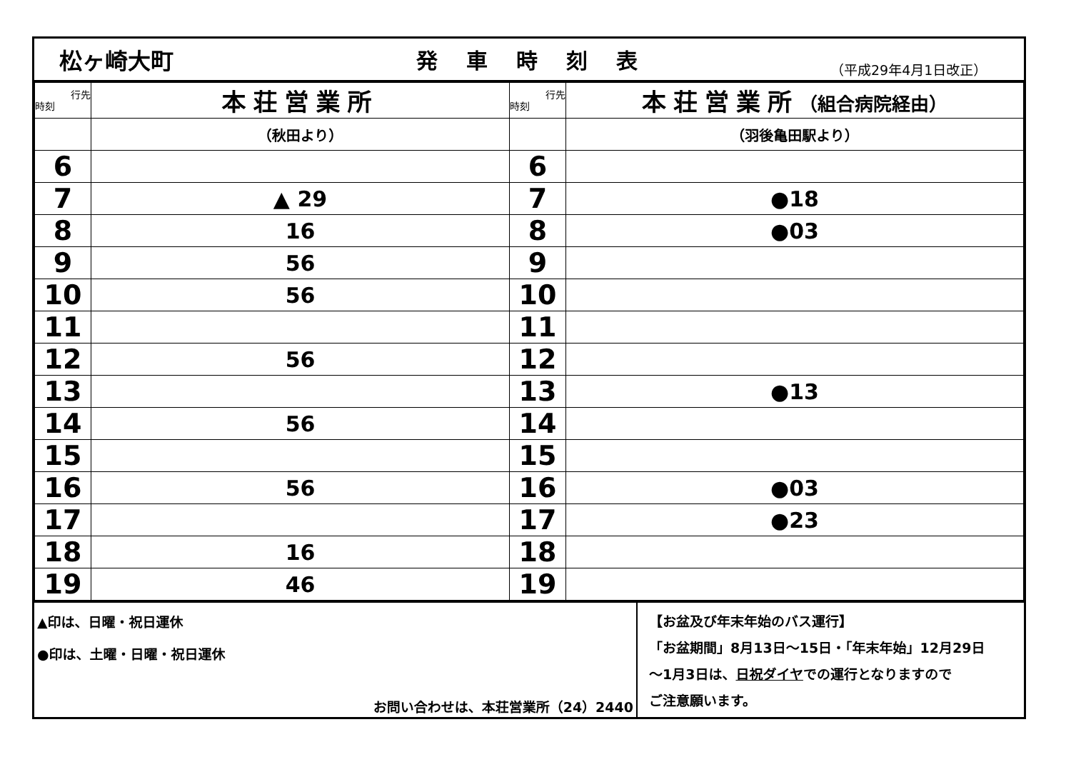松ヶ崎大町
発車時刻表
（平成29年4月1日改正）
| 行先 時刻 | 本荘営業所 | 行先 時刻 | 本荘営業所 （組合病院経由） |
| | （秋田より） | | （羽後亀田駅より） |
| 6 | | 6 | |
| 7 | ▲ 29 | 7 | ●18 |
| 8 | 16 | 8 | ●03 |
| 9 | 56 | 9 | |
| 10 | 56 | 10 | |
| 11 | | 11 | |
| 12 | 56 | 12 | |
| 13 | | 13 | ●13 |
| 14 | 56 | 14 | |
| 15 | | 15 | |
| 16 | 56 | 16 | ●03 |
| 17 | | 17 | ●23 |
| 18 | 16 | 18 | |
| 19 | 46 | 19 | |
▲印は、日曜・祝日運休
●印は、土曜・日曜・祝日運休
お問い合わせは、本荘営業所（24）2440
【お盆及び年末年始のバス運行】
「お盆期間」8月13日～15日・「年末年始」12月29日
～1月3日は、日祝ダイヤでの運行となりますので
ご注意願います。